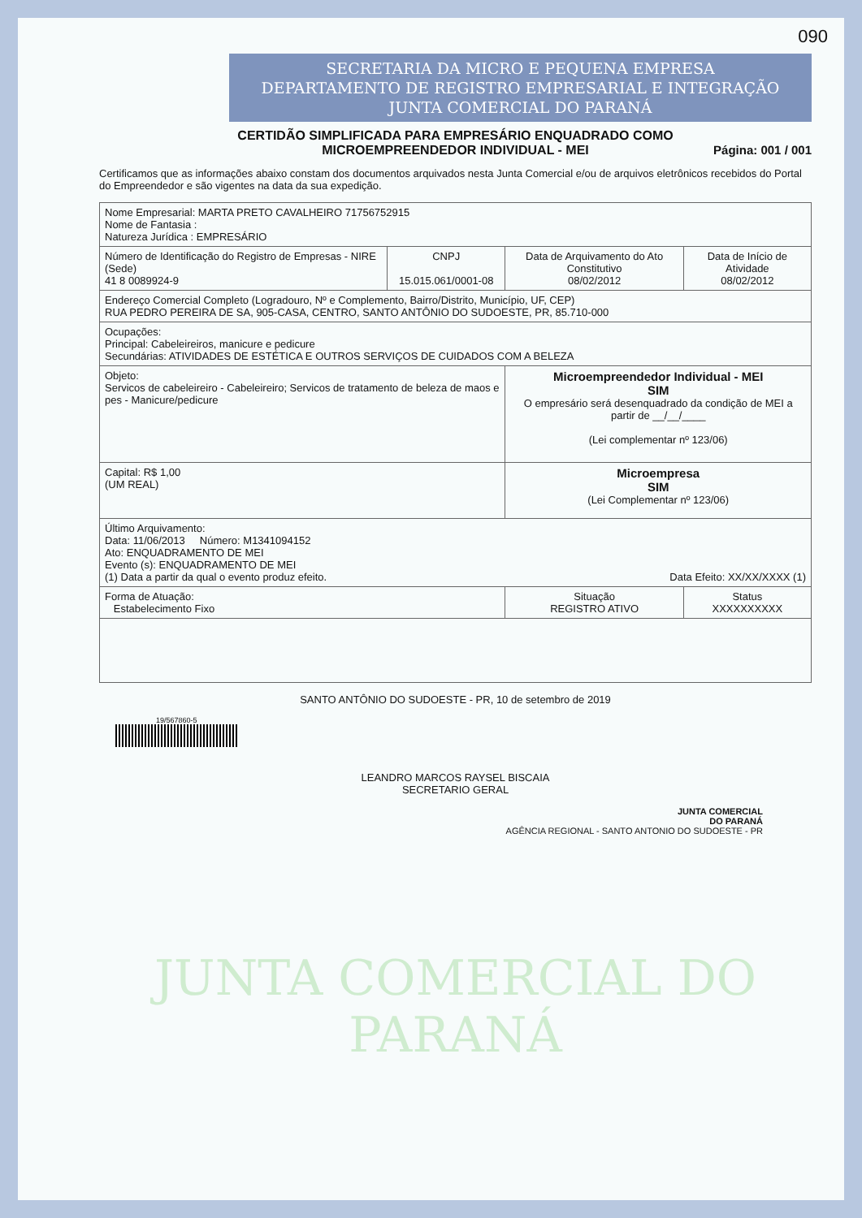090
SECRETARIA DA MICRO E PEQUENA EMPRESA
DEPARTAMENTO DE REGISTRO EMPRESARIAL E INTEGRAÇÃO
JUNTA COMERCIAL DO PARANÁ
CERTIDÃO SIMPLIFICADA PARA EMPRESÁRIO ENQUADRADO COMO
MICROEMPREENDEDOR INDIVIDUAL - MEI
Página: 001 / 001
Certificamos que as informações abaixo constam dos documentos arquivados nesta Junta Comercial e/ou de arquivos eletrônicos recebidos do Portal do Empreendedor e são vigentes na data da sua expedição.
| Nome Empresarial: MARTA PRETO CAVALHEIRO 71756752915 Nome de Fantasia : Natureza Jurídica : EMPRESÁRIO | | | |
| Número de Identificação do Registro de Empresas - NIRE (Sede) 41 8 0089924-9 | CNPJ 15.015.061/0001-08 | Data de Arquivamento do Ato Constitutivo 08/02/2012 | Data de Início de Atividade 08/02/2012 |
| Endereço Comercial Completo (Logradouro, Nº e Complemento, Bairro/Distrito, Município, UF, CEP) RUA PEDRO PEREIRA DE SA, 905-CASA, CENTRO, SANTO ANTÔNIO DO SUDOESTE, PR, 85.710-000 | | | |
| Ocupações: Principal: Cabeleireiros, manicure e pedicure Secundárias: ATIVIDADES DE ESTÉTICA E OUTROS SERVIÇOS DE CUIDADOS COM A BELEZA | | | |
| Objeto: Servicos de cabeleireiro - Cabeleireiro; Servicos de tratamento de beleza de maos e pes - Manicure/pedicure | | Microempreendedor Individual - MEI SIM O empresário será desenquadrado da condição de MEI a partir de __/__/____ (Lei complementar nº 123/06) | |
| Capital: R$ 1,00 (UM REAL) | | Microempresa SIM (Lei Complementar nº 123/06) | |
| Último Arquivamento: Data: 11/06/2013 Número: M1341094152 Ato: ENQUADRAMENTO DE MEI Evento (s): ENQUADRAMENTO DE MEI (1) Data a partir da qual o evento produz efeito. Data Efeito: XX/XX/XXXX (1) | | | |
| Forma de Atuação: Estabelecimento Fixo | | Situação REGISTRO ATIVO | Status XXXXXXXXXX |
SANTO ANTÔNIO DO SUDOESTE - PR, 10 de setembro de 2019
19/567860-5
LEANDRO MARCOS RAYSEL BISCAIA
SECRETARIO GERAL
JUNTA COMERCIAL
DO PARANÁ
AGÊNCIA REGIONAL - SANTO ANTONIO DO SUDOESTE - PR
JUNTA COMERCIAL DO
PARANÁ